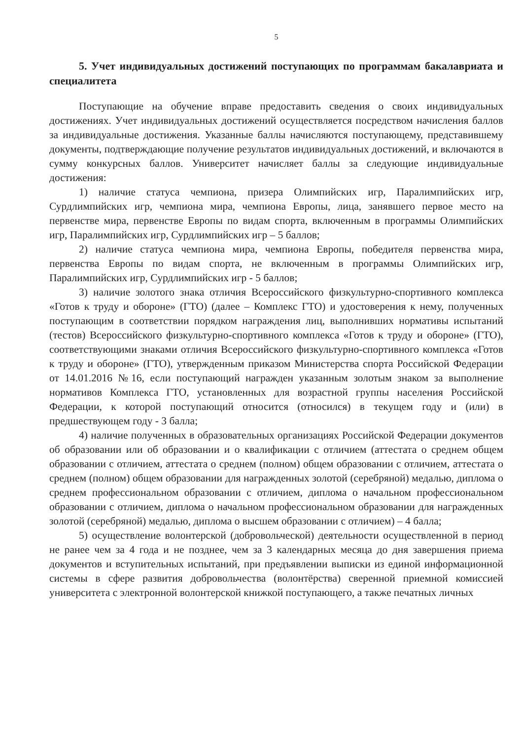5
5. Учет индивидуальных достижений поступающих по программам бакалавриата и специалитета
Поступающие на обучение вправе предоставить сведения о своих индивидуальных достижениях. Учет индивидуальных достижений осуществляется посредством начисления баллов за индивидуальные достижения. Указанные баллы начисляются поступающему, представившему документы, подтверждающие получение результатов индивидуальных достижений, и включаются в сумму конкурсных баллов. Университет начисляет баллы за следующие индивидуальные достижения:
1) наличие статуса чемпиона, призера Олимпийских игр, Паралимпийских игр, Сурдлимпийских игр, чемпиона мира, чемпиона Европы, лица, занявшего первое место на первенстве мира, первенстве Европы по видам спорта, включенным в программы Олимпийских игр, Паралимпийских игр, Сурдлимпийских игр – 5 баллов;
2) наличие статуса чемпиона мира, чемпиона Европы, победителя первенства мира, первенства Европы по видам спорта, не включенным в программы Олимпийских игр, Паралимпийских игр, Сурдлимпийских игр - 5 баллов;
3) наличие золотого знака отличия Всероссийского физкультурно-спортивного комплекса «Готов к труду и обороне» (ГТО) (далее – Комплекс ГТО) и удостоверения к нему, полученных поступающим в соответствии порядком награждения лиц, выполнивших нормативы испытаний (тестов) Всероссийского физкультурно-спортивного комплекса «Готов к труду и обороне» (ГТО), соответствующими знаками отличия Всероссийского физкультурно-спортивного комплекса «Готов к труду и обороне» (ГТО), утвержденным приказом Министерства спорта Российской Федерации от 14.01.2016 №16, если поступающий награжден указанным золотым знаком за выполнение нормативов Комплекса ГТО, установленных для возрастной группы населения Российской Федерации, к которой поступающий относится (относился) в текущем году и (или) в предшествующем году - 3 балла;
4) наличие полученных в образовательных организациях Российской Федерации документов об образовании или об образовании и о квалификации с отличием (аттестата о среднем общем образовании с отличием, аттестата о среднем (полном) общем образовании с отличием, аттестата о среднем (полном) общем образовании для награжденных золотой (серебряной) медалью, диплома о среднем профессиональном образовании с отличием, диплома о начальном профессиональном образовании с отличием, диплома о начальном профессиональном образовании для награжденных золотой (серебряной) медалью, диплома о высшем образовании с отличием) – 4 балла;
5) осуществление волонтерской (добровольческой) деятельности осуществленной в период не ранее чем за 4 года и не позднее, чем за 3 календарных месяца до дня завершения приема документов и вступительных испытаний, при предъявлении выписки из единой информационной системы в сфере развития добровольчества (волонтёрства) сверенной приемной комиссией университета с электронной волонтерской книжкой поступающего, а также печатных личных